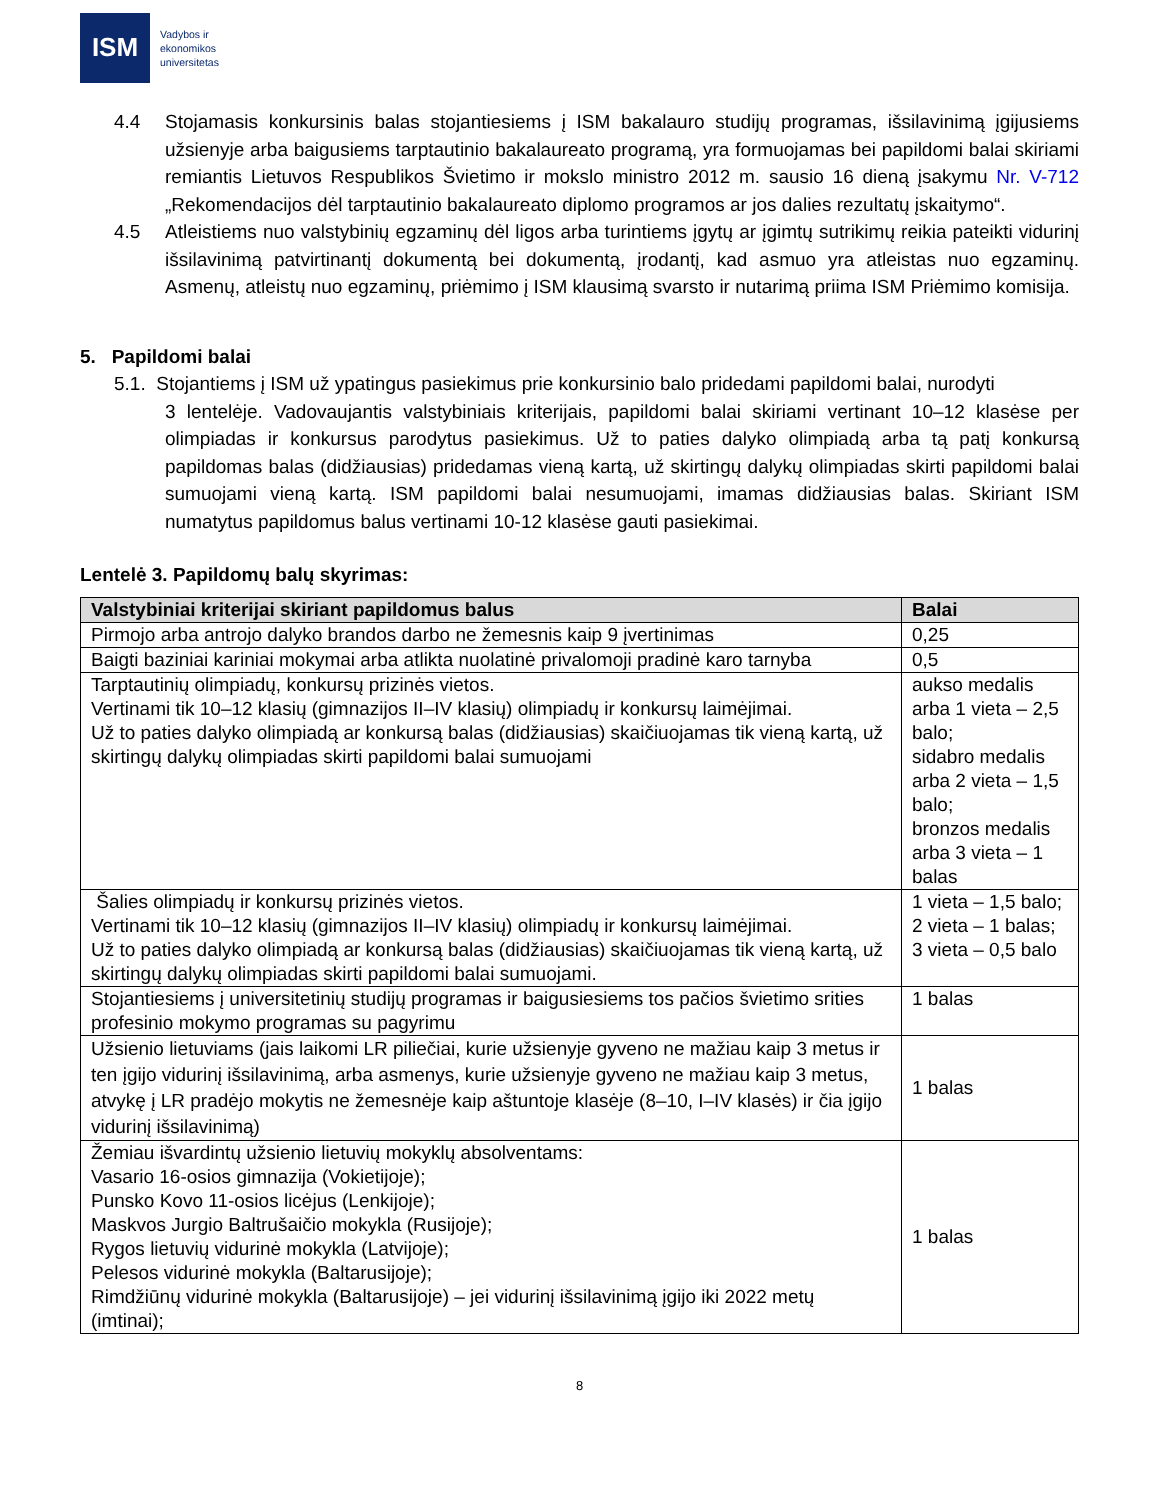ISM
Vadybos ir
ekonomikos
universitetas
4.4 Stojamasis konkursinis balas stojantiesiems į ISM bakalauro studijų programas, išsilavinimą įgijusiems užsienyje arba baigusiems tarptautinio bakalaureato programą, yra formuojamas bei papildomi balai skiriami remiantis Lietuvos Respublikos Švietimo ir mokslo ministro 2012 m. sausio 16 dieną įsakymu Nr. V-712 „Rekomendacijos dėl tarptautinio bakalaureato diplomo programos ar jos dalies rezultatų įskaitymo“.
4.5 Atleistiems nuo valstybinių egzaminų dėl ligos arba turintiems įgytų ar įgimtų sutrikimų reikia pateikti vidurinį išsilavinimą patvirtinantį dokumentą bei dokumentą, įrodantį, kad asmuo yra atleistas nuo egzaminų. Asmenų, atleistų nuo egzaminų, priėmimo į ISM klausimą svarsto ir nutarimą priima ISM Priėmimo komisija.
5. Papildomi balai
5.1. Stojantiems į ISM už ypatingus pasiekimus prie konkursinio balo pridedami papildomi balai, nurodyti
3 lentelėje. Vadovaujantis valstybiniais kriterijais, papildomi balai skiriami vertinant 10–12 klasėse per olimpiadas ir konkursus parodytus pasiekimus. Už to paties dalyko olimpiadą arba tą patį konkursą papildomas balas (didžiausias) pridedamas vieną kartą, už skirtingų dalykų olimpiadas skirti papildomi balai sumuojami vieną kartą. ISM papildomi balai nesumuojami, imamas didžiausias balas. Skiriant ISM numatytus papildomus balus vertinami 10-12 klasėse gauti pasiekimai.
Lentelė 3. Papildomų balų skyrimas:
| Valstybiniai kriterijai skiriant papildomus balus | Balai |
| --- | --- |
| Pirmojo arba antrojo dalyko brandos darbo ne žemesnis kaip 9 įvertinimas | 0,25 |
| Baigti baziniai kariniai mokymai arba atlikta nuolatinė privalomoji pradinė karo tarnyba | 0,5 |
| Tarptautinių olimpiadų, konkursų prizinės vietos. Vertinami tik 10–12 klasių (gimnazijos II–IV klasių) olimpiadų ir konkursų laimėjimai. Už to paties dalyko olimpiadą ar konkursą balas (didžiausias) skaičiuojamas tik vieną kartą, už skirtingų dalykų olimpiadas skirti papildomi balai sumuojami | aukso medalis arba 1 vieta – 2,5 balo; sidabro medalis arba 2 vieta – 1,5 balo; bronzos medalis arba 3 vieta – 1 balas |
| Šalies olimpiadų ir konkursų prizinės vietos. Vertinami tik 10–12 klasių (gimnazijos II–IV klasių) olimpiadų ir konkursų laimėjimai. Už to paties dalyko olimpiadą ar konkursą balas (didžiausias) skaičiuojamas tik vieną kartą, už skirtingų dalykų olimpiadas skirti papildomi balai sumuojami. | 1 vieta – 1,5 balo; 2 vieta – 1 balas; 3 vieta – 0,5 balo |
| Stojantiesiems į universitetinių studijų programas ir baigusiesiems tos pačios švietimo srities profesinio mokymo programas su pagyrimu | 1 balas |
| Užsienio lietuviams (jais laikomi LR piliečiai, kurie užsienyje gyveno ne mažiau kaip 3 metus ir ten įgijo vidurinį išsilavinimą, arba asmenys, kurie užsienyje gyveno ne mažiau kaip 3 metus, atvykę į LR pradėjo mokytis ne žemesnėje kaip aštuntoje klasėje (8–10, I–IV klasės) ir čia įgijo vidurinį išsilavinimą) | 1 balas |
| Žemiau išvardintų užsienio lietuvių mokyklų absolventams: Vasario 16-osios gimnazija (Vokietijoje); Punsko Kovo 11-osios licėjus (Lenkijoje); Maskvos Jurgio Baltrušaičio mokykla (Rusijoje); Rygos lietuvių vidurinė mokykla (Latvijoje); Pelesos vidurinė mokykla (Baltarusijoje); Rimdžiūnų vidurinė mokykla (Baltarusijoje) – jei vidurinį išsilavinimą įgijo iki 2022 metų (imtinai); | 1 balas |
8